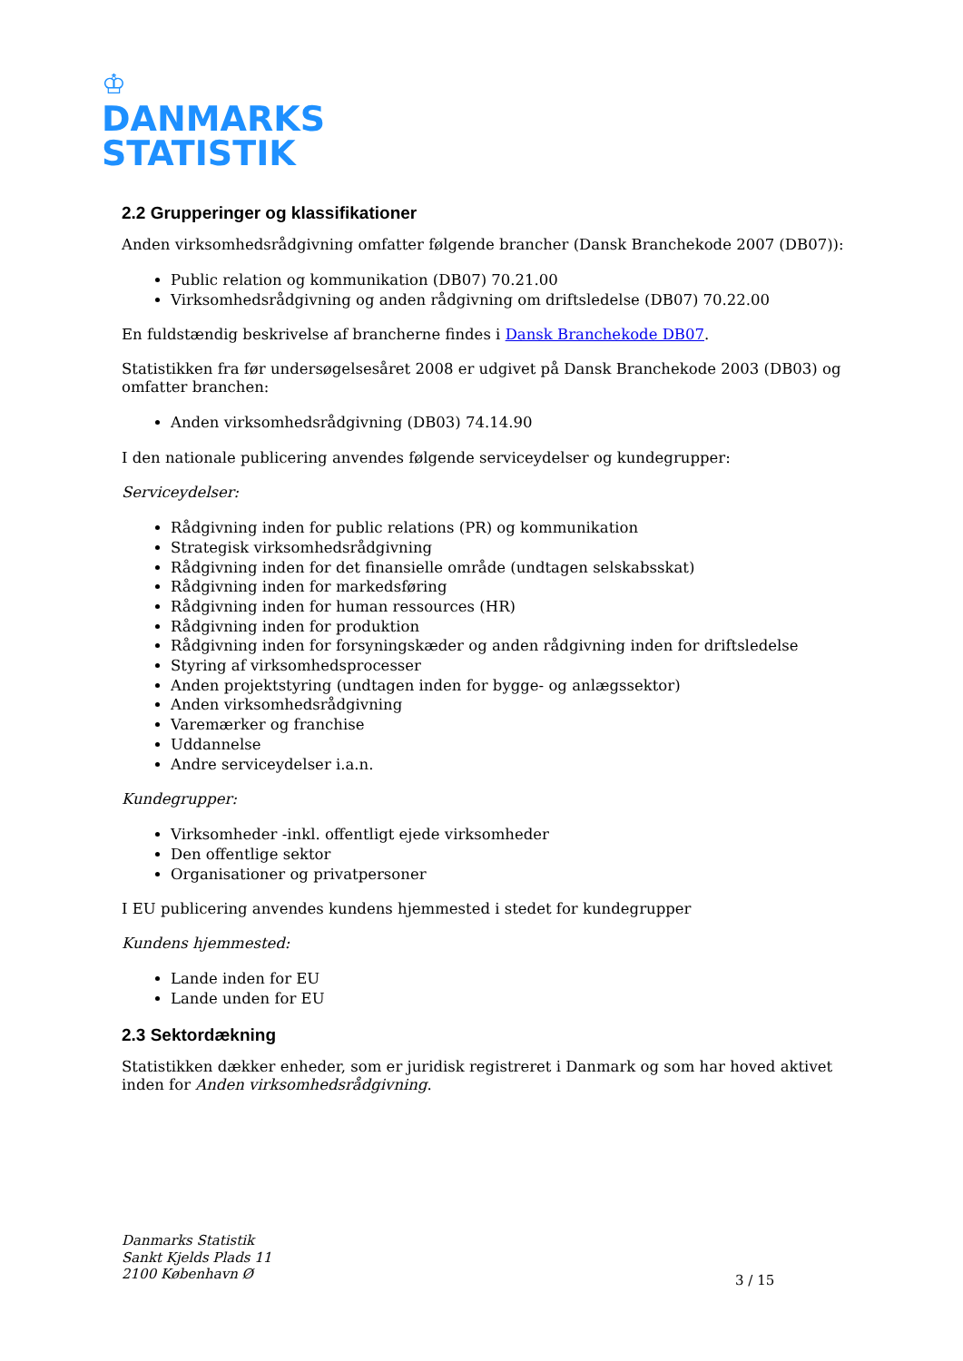♔
DANMARKS
STATISTIK
2.2 Grupperinger og klassifikationer
Anden virksomhedsrådgivning omfatter følgende brancher (Dansk Branchekode 2007 (DB07)):
Public relation og kommunikation (DB07) 70.21.00
Virksomhedsrådgivning og anden rådgivning om driftsledelse (DB07) 70.22.00
En fuldstændig beskrivelse af brancherne findes i Dansk Branchekode DB07.
Statistikken fra før undersøgelsesåret 2008 er udgivet på Dansk Branchekode 2003 (DB03) og omfatter branchen:
Anden virksomhedsrådgivning (DB03) 74.14.90
I den nationale publicering anvendes følgende serviceydelser og kundegrupper:
Serviceydelser:
Rådgivning inden for public relations (PR) og kommunikation
Strategisk virksomhedsrådgivning
Rådgivning inden for det finansielle område (undtagen selskabsskat)
Rådgivning inden for markedsføring
Rådgivning inden for human ressources (HR)
Rådgivning inden for produktion
Rådgivning inden for forsyningskæder og anden rådgivning inden for driftsledelse
Styring af virksomhedsprocesser
Anden projektstyring (undtagen inden for bygge- og anlægssektor)
Anden virksomhedsrådgivning
Varemærker og franchise
Uddannelse
Andre serviceydelser i.a.n.
Kundegrupper:
Virksomheder -inkl. offentligt ejede virksomheder
Den offentlige sektor
Organisationer og privatpersoner
I EU publicering anvendes kundens hjemmested i stedet for kundegrupper
Kundens hjemmested:
Lande inden for EU
Lande unden for EU
2.3 Sektordækning
Statistikken dækker enheder, som er juridisk registreret i Danmark og som har hoved aktivet inden for Anden virksomhedsrådgivning.
Danmarks Statistik
Sankt Kjelds Plads 11
2100 København Ø
3 / 15